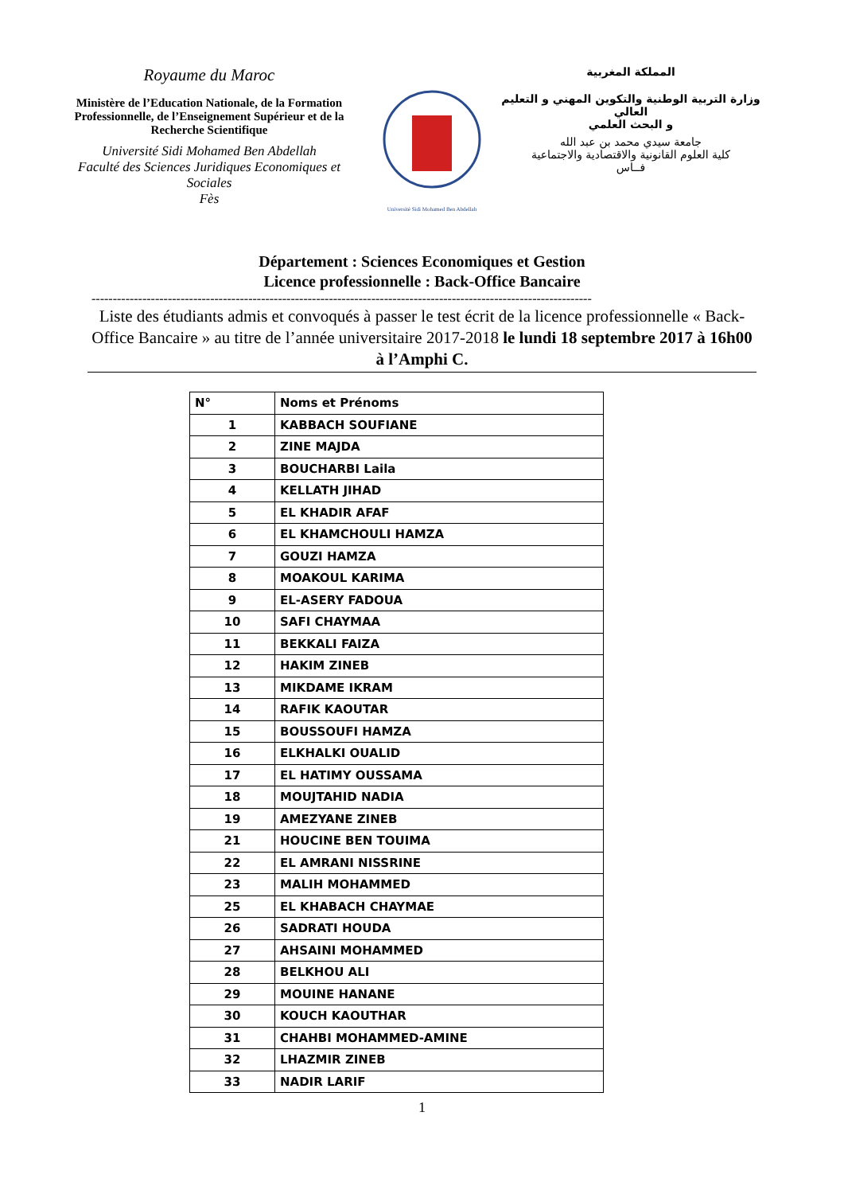Royaume du Maroc
Ministère de l’Education Nationale, de la Formation Professionnelle, de l’Enseignement Supérieur et de la Recherche Scientifique
Université Sidi Mohamed Ben Abdellah
Faculté des Sciences Juridiques Economiques et Sociales
Fès
Université Sidi Mohamed Ben Abdellah
المملكة المغربية
وزارة التربية الوطنية والتكوين المهني و التعليم العالي
و البحث العلمي
جامعة سيدي محمد بن عبد الله
كلية العلوم القانونية والاقتصادية والاجتماعية
فــاس
Département : Sciences Economiques et Gestion
Licence professionnelle : Back-Office Bancaire
----------------------------------------------------------------------------------------------------------------------
Liste des étudiants admis et convoqués à passer le test écrit de la licence professionnelle « Back-Office Bancaire » au titre de l’année universitaire 2017-2018 le lundi 18 septembre 2017 à 16h00 à l’Amphi C.
| N° | Noms et Prénoms |
| --- | --- |
| 1 | KABBACH SOUFIANE |
| 2 | ZINE MAJDA |
| 3 | BOUCHARBI Laila |
| 4 | KELLATH JIHAD |
| 5 | EL KHADIR AFAF |
| 6 | EL KHAMCHOULI HAMZA |
| 7 | GOUZI HAMZA |
| 8 | MOAKOUL KARIMA |
| 9 | EL-ASERY FADOUA |
| 10 | SAFI CHAYMAA |
| 11 | BEKKALI FAIZA |
| 12 | HAKIM ZINEB |
| 13 | MIKDAME IKRAM |
| 14 | RAFIK KAOUTAR |
| 15 | BOUSSOUFI HAMZA |
| 16 | ELKHALKI OUALID |
| 17 | EL HATIMY OUSSAMA |
| 18 | MOUJTAHID NADIA |
| 19 | AMEZYANE ZINEB |
| 21 | HOUCINE BEN TOUIMA |
| 22 | EL AMRANI NISSRINE |
| 23 | MALIH MOHAMMED |
| 25 | EL KHABACH CHAYMAE |
| 26 | SADRATI HOUDA |
| 27 | AHSAINI MOHAMMED |
| 28 | BELKHOU ALI |
| 29 | MOUINE HANANE |
| 30 | KOUCH KAOUTHAR |
| 31 | CHAHBI MOHAMMED-AMINE |
| 32 | LHAZMIR ZINEB |
| 33 | NADIR LARIF |
1